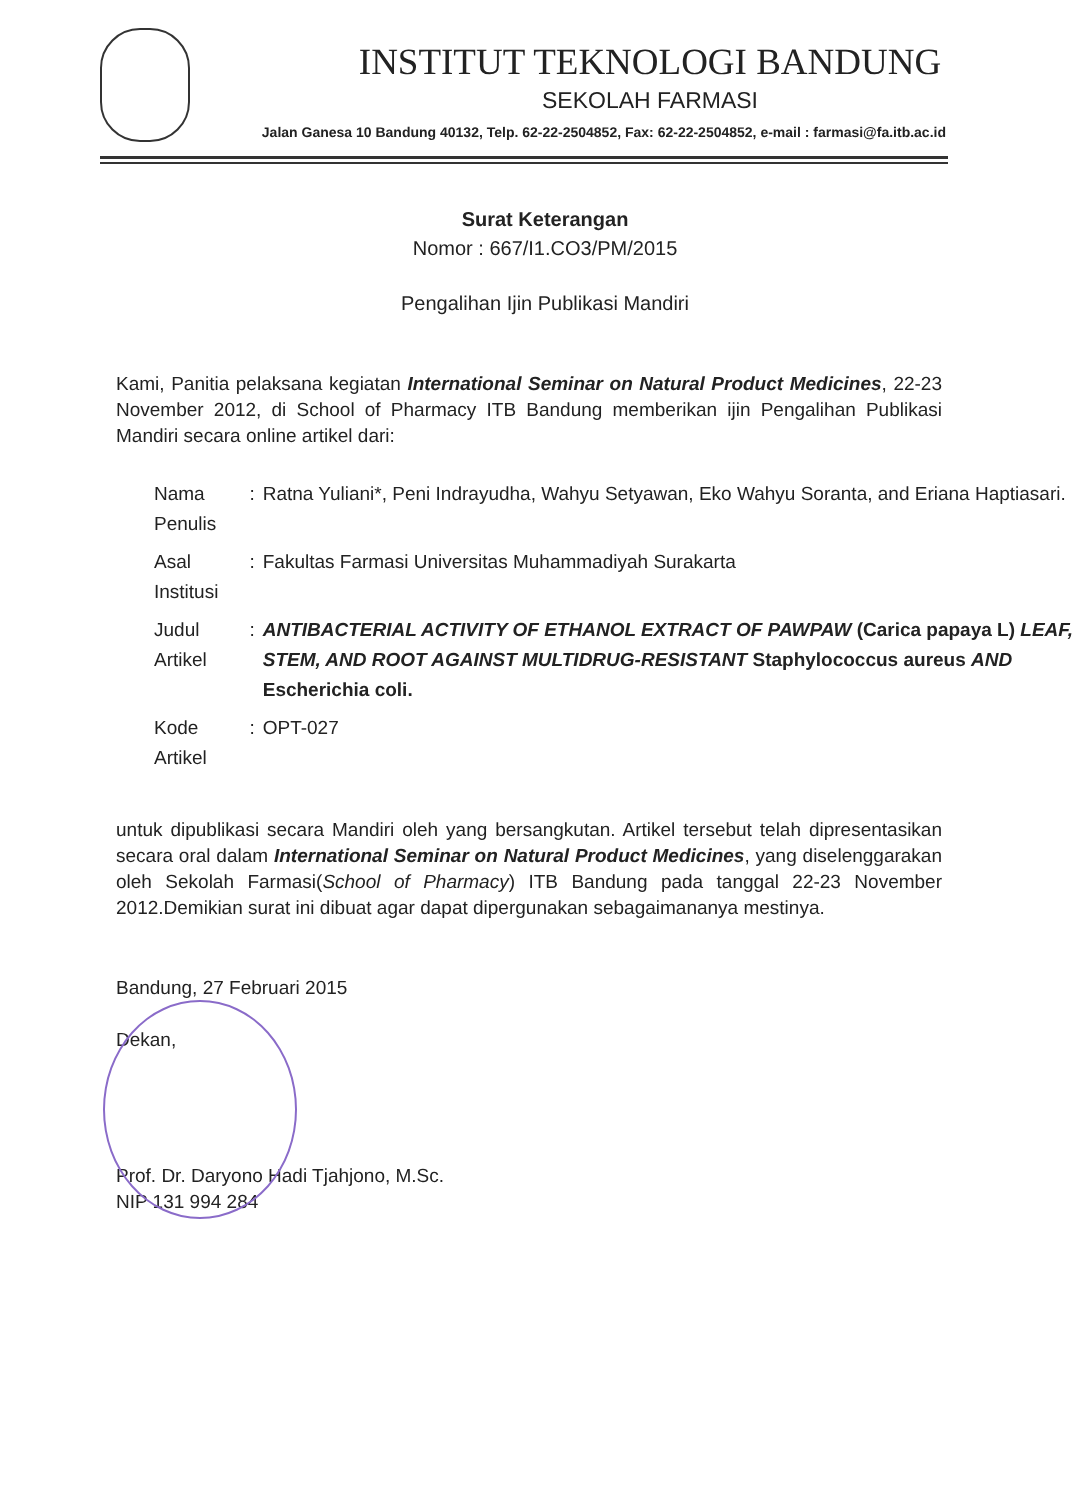INSTITUT TEKNOLOGI BANDUNG
SEKOLAH FARMASI
Jalan Ganesa 10 Bandung 40132, Telp. 62-22-2504852, Fax: 62-22-2504852, e-mail : farmasi@fa.itb.ac.id
Surat Keterangan
Nomor : 667/I1.CO3/PM/2015
Pengalihan Ijin Publikasi Mandiri
Kami, Panitia pelaksana kegiatan International Seminar on Natural Product Medicines, 22-23 November 2012, di School of Pharmacy ITB Bandung memberikan ijin Pengalihan Publikasi Mandiri secara online artikel dari:
| Nama Penulis | : | Ratna Yuliani*, Peni Indrayudha, Wahyu Setyawan, Eko Wahyu Soranta, and Eriana Haptiasari. |
| Asal Institusi | : | Fakultas Farmasi Universitas Muhammadiyah Surakarta |
| Judul Artikel | : | ANTIBACTERIAL ACTIVITY OF ETHANOL EXTRACT OF PAWPAW (Carica papaya L) LEAF, STEM, AND ROOT AGAINST MULTIDRUG-RESISTANT Staphylococcus aureus AND Escherichia coli. |
| Kode Artikel | : | OPT-027 |
untuk dipublikasi secara Mandiri oleh yang bersangkutan. Artikel tersebut telah dipresentasikan secara oral dalam International Seminar on Natural Product Medicines, yang diselenggarakan oleh Sekolah Farmasi(School of Pharmacy) ITB Bandung pada tanggal 22-23 November 2012.Demikian surat ini dibuat agar dapat dipergunakan sebagaimananya mestinya.
Bandung, 27 Februari 2015
Dekan,
Prof. Dr. Daryono Hadi Tjahjono, M.Sc.
NIP 131 994 284